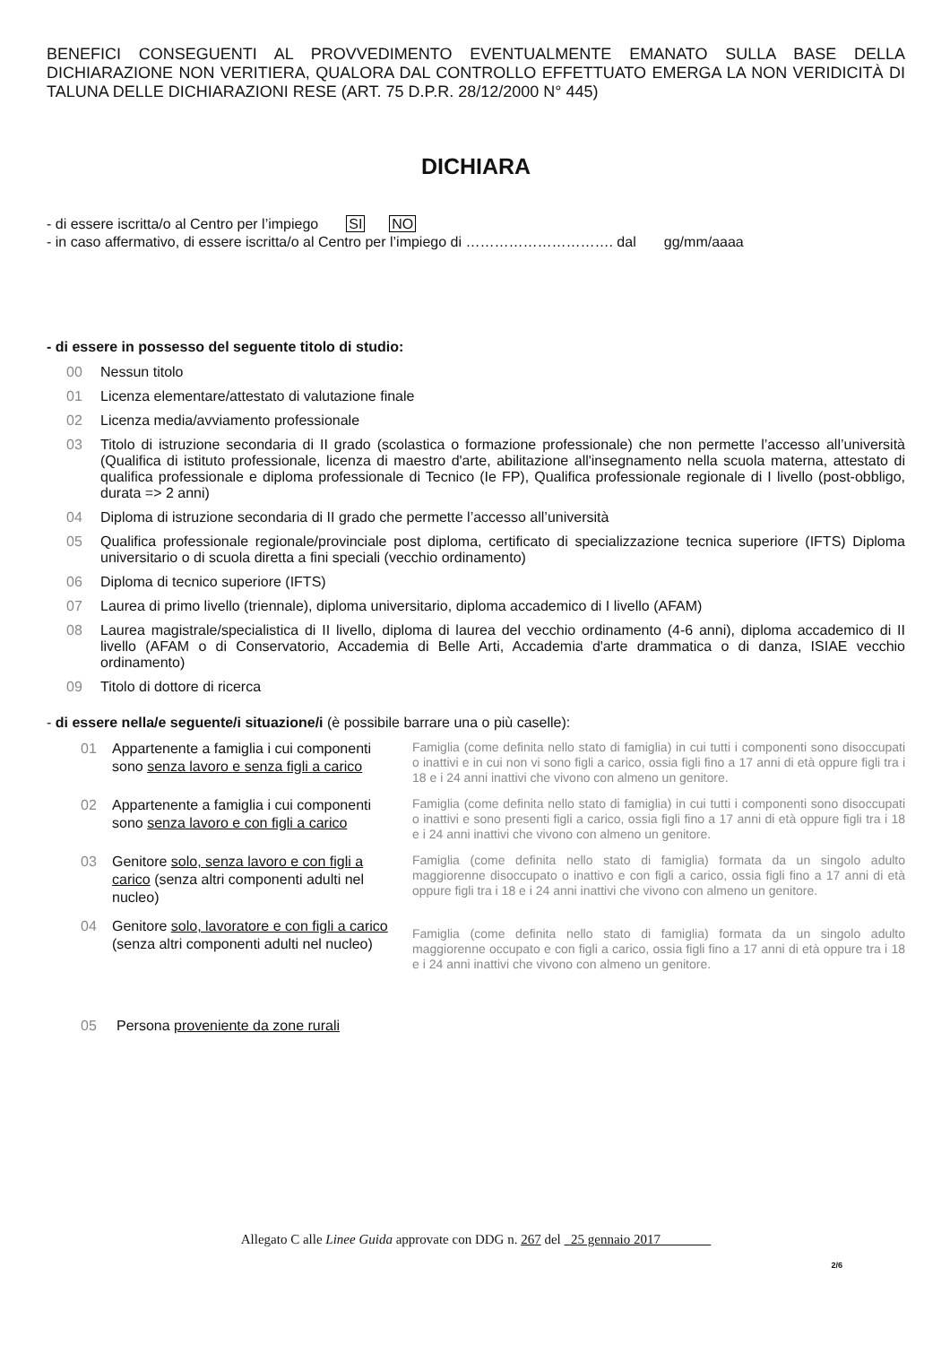BENEFICI CONSEGUENTI AL PROVVEDIMENTO EVENTUALMENTE EMANATO SULLA BASE DELLA DICHIARAZIONE NON VERITIERA, QUALORA DAL CONTROLLO EFFETTUATO EMERGA LA NON VERIDICITÀ DI TALUNA DELLE DICHIARAZIONI RESE (ART. 75 D.P.R. 28/12/2000 N° 445)
DICHIARA
- di essere iscritta/o al Centro per l’impiego SI NO
- in caso affermativo, di essere iscritta/o al Centro per l’impiego di …………………………. dal gg/mm/aaaa
- di essere in possesso del seguente titolo di studio:
00 Nessun titolo
01 Licenza elementare/attestato di valutazione finale
02 Licenza media/avviamento professionale
03 Titolo di istruzione secondaria di II grado (scolastica o formazione professionale) che non permette l’accesso all’università (Qualifica di istituto professionale, licenza di maestro d'arte, abilitazione all'insegnamento nella scuola materna, attestato di qualifica professionale e diploma professionale di Tecnico (Ie FP), Qualifica professionale regionale di I livello (post-obbligo, durata => 2 anni)
04 Diploma di istruzione secondaria di II grado che permette l’accesso all’università
05 Qualifica professionale regionale/provinciale post diploma, certificato di specializzazione tecnica superiore (IFTS) Diploma universitario o di scuola diretta a fini speciali (vecchio ordinamento)
06 Diploma di tecnico superiore (IFTS)
07 Laurea di primo livello (triennale), diploma universitario, diploma accademico di I livello (AFAM)
08 Laurea magistrale/specialistica di II livello, diploma di laurea del vecchio ordinamento (4-6 anni), diploma accademico di II livello (AFAM o di Conservatorio, Accademia di Belle Arti, Accademia d'arte drammatica o di danza, ISIAE vecchio ordinamento)
09 Titolo di dottore di ricerca
- di essere nella/e seguente/i situazione/i (è possibile barrare una o più caselle):
01 Appartenente a famiglia i cui componenti sono senza lavoro e senza figli a carico
Famiglia (come definita nello stato di famiglia) in cui tutti i componenti sono disoccupati o inattivi e in cui non vi sono figli a carico, ossia figli fino a 17 anni di età oppure figli tra i 18 e i 24 anni inattivi che vivono con almeno un genitore.
02 Appartenente a famiglia i cui componenti sono senza lavoro e con figli a carico
Famiglia (come definita nello stato di famiglia) in cui tutti i componenti sono disoccupati o inattivi e sono presenti figli a carico, ossia figli fino a 17 anni di età oppure figli tra i 18 e i 24 anni inattivi che vivono con almeno un genitore.
03 Genitore solo, senza lavoro e con figli a carico (senza altri componenti adulti nel nucleo)
Famiglia (come definita nello stato di famiglia) formata da un singolo adulto maggiorenne disoccupato o inattivo e con figli a carico, ossia figli fino a 17 anni di età oppure figli tra i 18 e i 24 anni inattivi che vivono con almeno un genitore.
04 Genitore solo, lavoratore e con figli a carico (senza altri componenti adulti nel nucleo)
Famiglia (come definita nello stato di famiglia) formata da un singolo adulto maggiorenne occupato e con figli a carico, ossia figli fino a 17 anni di età oppure tra i 18 e i 24 anni inattivi che vivono con almeno un genitore.
05 Persona proveniente da zone rurali
Allegato C alle Linee Guida approvate con DDG n. 267 del 25 gennaio 2017
2/6